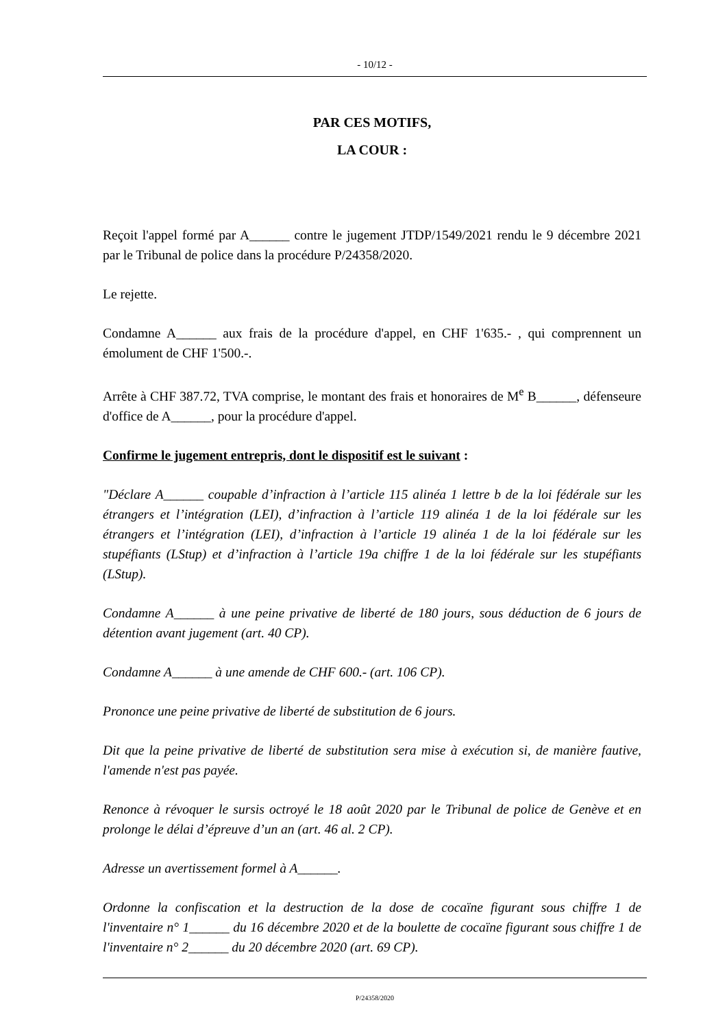- 10/12 -
PAR CES MOTIFS,
LA COUR :
Reçoit l'appel formé par A______ contre le jugement JTDP/1549/2021 rendu le 9 décembre 2021 par le Tribunal de police dans la procédure P/24358/2020.
Le rejette.
Condamne A______ aux frais de la procédure d'appel, en CHF 1'635.- , qui comprennent un émolument de CHF 1'500.-.
Arrête à CHF 387.72, TVA comprise, le montant des frais et honoraires de M<sup>e</sup> B______, défenseure d'office de A______, pour la procédure d'appel.
Confirme le jugement entrepris, dont le dispositif est le suivant :
"Déclare A______ coupable d’infraction à l’article 115 alinéa 1 lettre b de la loi fédérale sur les étrangers et l’intégration (LEI), d’infraction à l’article 119 alinéa 1 de la loi fédérale sur les étrangers et l’intégration (LEI), d’infraction à l’article 19 alinéa 1 de la loi fédérale sur les stupéfiants (LStup) et d’infraction à l’article 19a chiffre 1 de la loi fédérale sur les stupéfiants (LStup).
Condamne A______ à une peine privative de liberté de 180 jours, sous déduction de 6 jours de détention avant jugement (art. 40 CP).
Condamne A______ à une amende de CHF 600.- (art. 106 CP).
Prononce une peine privative de liberté de substitution de 6 jours.
Dit que la peine privative de liberté de substitution sera mise à exécution si, de manière fautive, l'amende n'est pas payée.
Renonce à révoquer le sursis octroyé le 18 août 2020 par le Tribunal de police de Genève et en prolonge le délai d’épreuve d’un an (art. 46 al. 2 CP).
Adresse un avertissement formel à A______.
Ordonne la confiscation et la destruction de la dose de cocaïne figurant sous chiffre 1 de l'inventaire n° 1______ du 16 décembre 2020 et de la boulette de cocaïne figurant sous chiffre 1 de l'inventaire n° 2______ du 20 décembre 2020 (art. 69 CP).
P/24358/2020